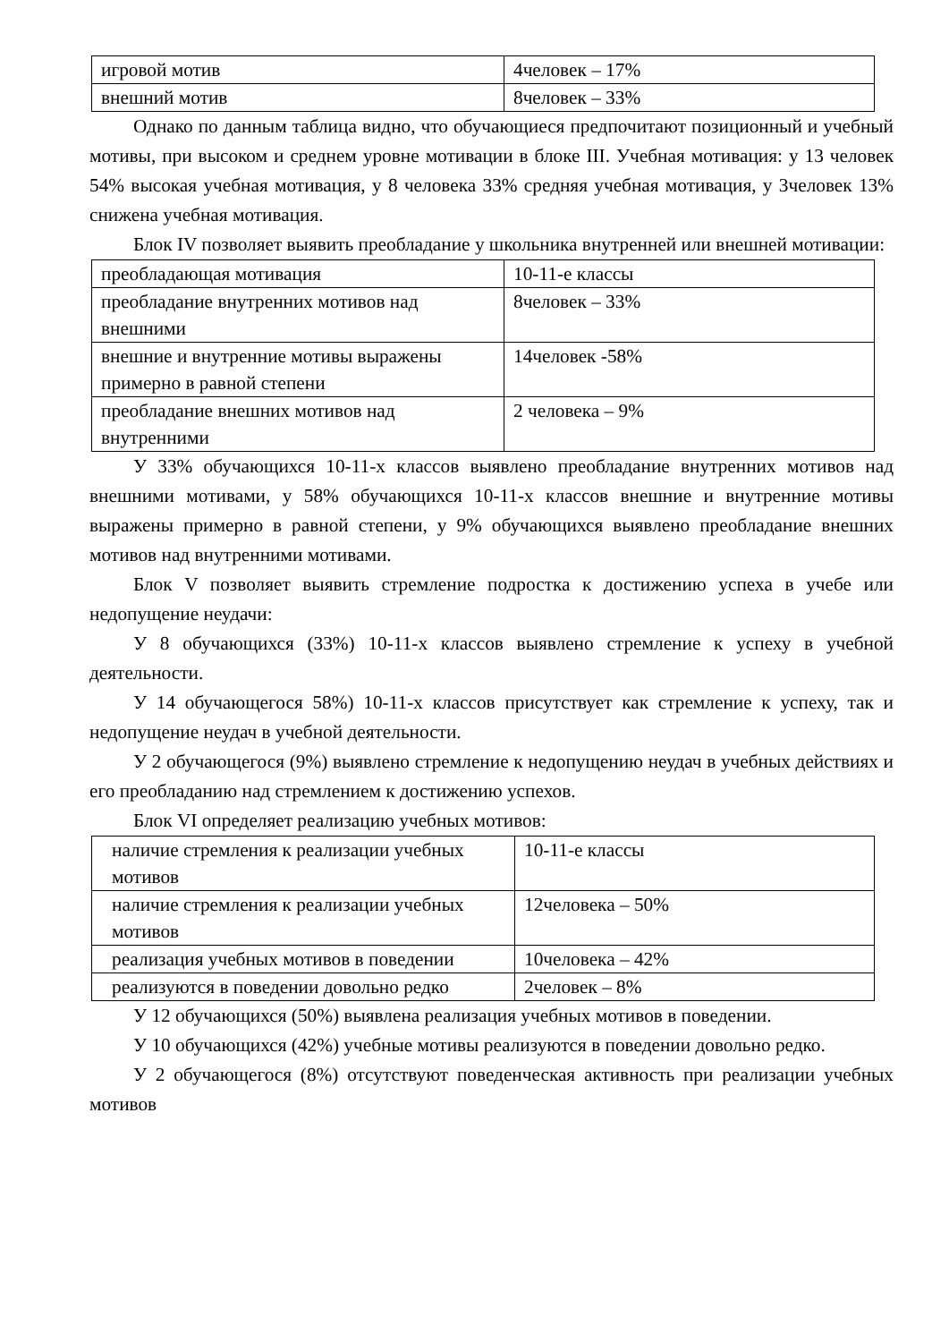| игровой мотив | 4человек – 17% |
| внешний мотив | 8человек – 33% |
Однако по данным таблица видно, что обучающиеся предпочитают позиционный и учебный мотивы, при высоком и среднем уровне мотивации в блоке III. Учебная мотивация: у 13 человек 54% высокая учебная мотивация, у 8 человека 33% средняя учебная мотивация, у 3человек 13% снижена учебная мотивация.
Блок IV позволяет выявить преобладание у школьника внутренней или внешней мотивации:
| преобладающая мотивация | 10-11-е классы |
| преобладание внутренних мотивов над внешними | 8человек – 33% |
| внешние и внутренние мотивы выражены примерно в равной степени | 14человек -58% |
| преобладание внешних мотивов над внутренними | 2 человека – 9% |
У 33% обучающихся 10-11-х классов выявлено преобладание внутренних мотивов над внешними мотивами, у 58% обучающихся 10-11-х классов внешние и внутренние мотивы выражены примерно в равной степени, у 9% обучающихся выявлено преобладание внешних мотивов над внутренними мотивами.
Блок V позволяет выявить стремление подростка к достижению успеха в учебе или недопущение неудачи:
У 8 обучающихся (33%) 10-11-х классов выявлено стремление к успеху в учебной деятельности.
У 14 обучающегося 58%) 10-11-х классов присутствует как стремление к успеху, так и недопущение неудач в учебной деятельности.
У 2 обучающегося (9%) выявлено стремление к недопущению неудач в учебных действиях и его преобладанию над стремлением к достижению успехов.
Блок VI определяет реализацию учебных мотивов:
| наличие стремления к реализации учебных мотивов | 10-11-е классы |
| наличие стремления к реализации учебных мотивов | 12человека – 50% |
| реализация учебных мотивов в поведении | 10человека – 42% |
| реализуются в поведении довольно редко | 2человек – 8% |
У 12 обучающихся (50%) выявлена реализация учебных мотивов в поведении.
У 10 обучающихся (42%) учебные мотивы реализуются в поведении довольно редко.
У 2 обучающегося (8%) отсутствуют поведенческая активность при реализации учебных мотивов